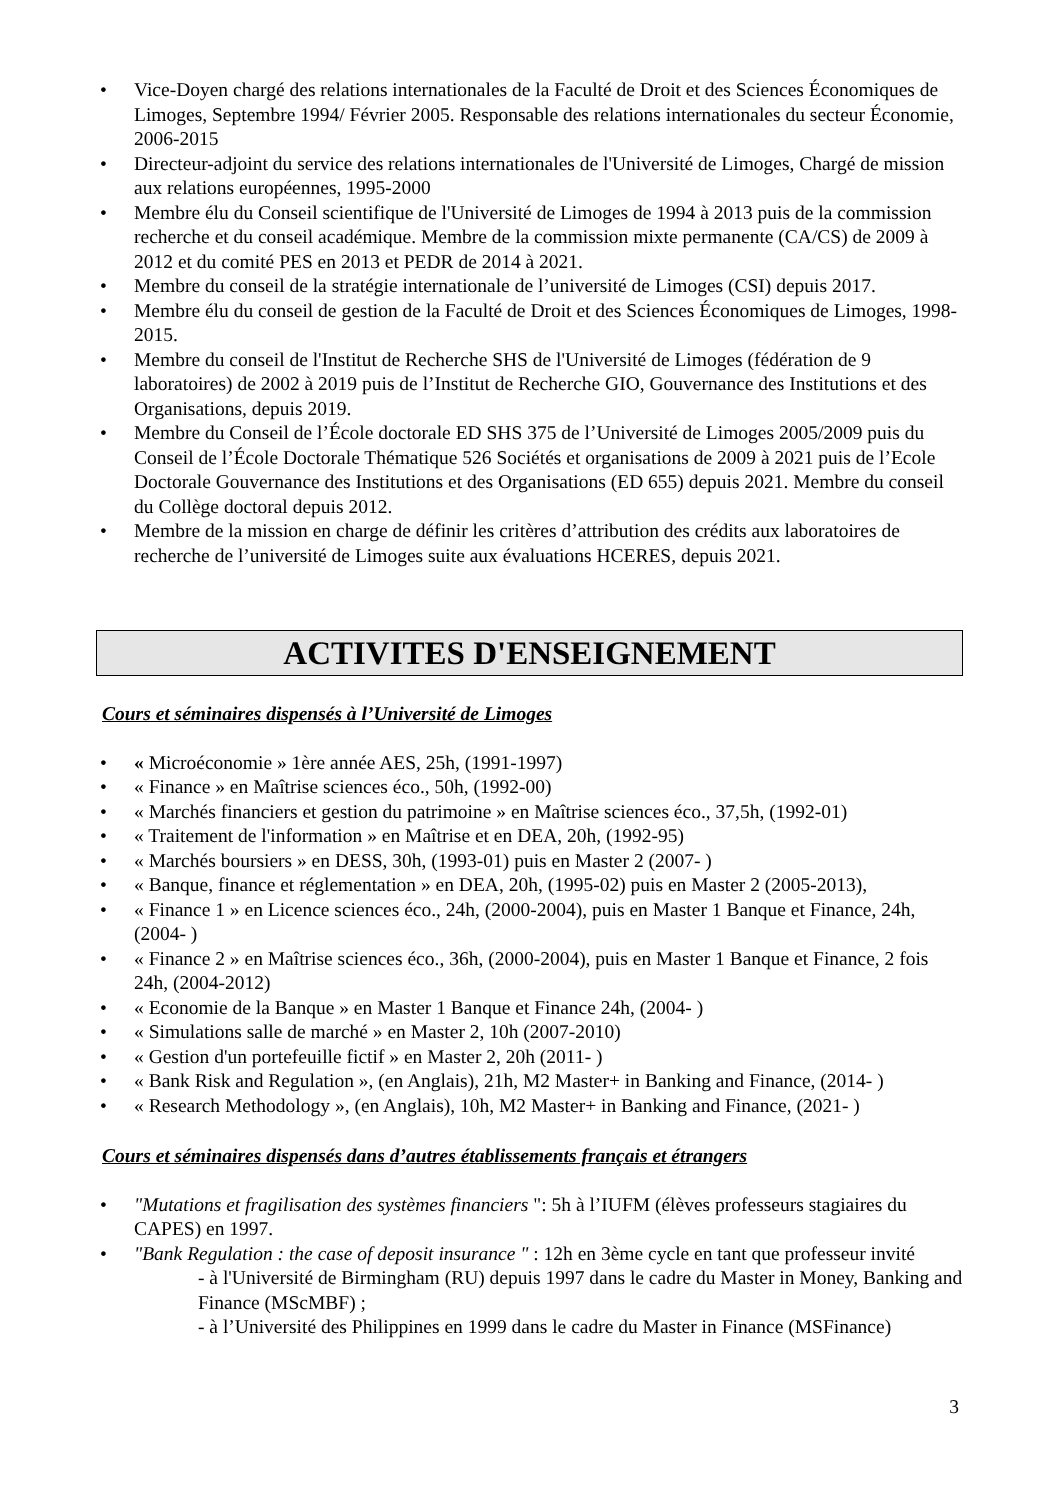• Vice-Doyen chargé des relations internationales de la Faculté de Droit et des Sciences Économiques de Limoges, Septembre 1994/ Février 2005. Responsable des relations internationales du secteur Économie, 2006-2015
• Directeur-adjoint du service des relations internationales de l'Université de Limoges, Chargé de mission aux relations européennes, 1995-2000
• Membre élu du Conseil scientifique de l'Université de Limoges de 1994 à 2013 puis de la commission recherche et du conseil académique. Membre de la commission mixte permanente (CA/CS) de 2009 à 2012 et du comité PES en 2013 et PEDR de 2014 à 2021.
• Membre du conseil de la stratégie internationale de l’université de Limoges (CSI) depuis 2017.
• Membre élu du conseil de gestion de la Faculté de Droit et des Sciences Économiques de Limoges, 1998-2015.
• Membre du conseil de l'Institut de Recherche SHS de l'Université de Limoges (fédération de 9 laboratoires) de 2002 à 2019 puis de l’Institut de Recherche GIO, Gouvernance des Institutions et des Organisations, depuis 2019.
• Membre du Conseil de l’École doctorale ED SHS 375 de l’Université de Limoges 2005/2009 puis du Conseil de l’École Doctorale Thématique 526 Sociétés et organisations de 2009 à 2021 puis de l’Ecole Doctorale Gouvernance des Institutions et des Organisations (ED 655) depuis 2021. Membre du conseil du Collège doctoral depuis 2012.
• Membre de la mission en charge de définir les critères d’attribution des crédits aux laboratoires de recherche de l’université de Limoges suite aux évaluations HCERES, depuis 2021.
ACTIVITES D'ENSEIGNEMENT
Cours et séminaires dispensés à l’Université de Limoges
• « Microéconomie » 1ère année AES, 25h, (1991-1997)
• « Finance » en Maîtrise sciences éco., 50h, (1992-00)
• « Marchés financiers et gestion du patrimoine » en Maîtrise sciences éco., 37,5h, (1992-01)
• « Traitement de l'information » en Maîtrise et en DEA, 20h, (1992-95)
• « Marchés boursiers » en DESS, 30h, (1993-01) puis en Master 2 (2007- )
• « Banque, finance et réglementation » en DEA, 20h, (1995-02) puis en Master 2 (2005-2013),
• « Finance 1 » en Licence sciences éco., 24h, (2000-2004), puis en Master 1 Banque et Finance, 24h, (2004- )
• « Finance 2 » en Maîtrise sciences éco., 36h, (2000-2004), puis en Master 1 Banque et Finance, 2 fois 24h, (2004-2012)
• « Economie de la Banque » en Master 1 Banque et Finance 24h, (2004- )
• « Simulations salle de marché » en Master 2, 10h (2007-2010)
• « Gestion d'un portefeuille fictif » en Master 2, 20h (2011- )
• « Bank Risk and Regulation », (en Anglais), 21h, M2 Master+ in Banking and Finance, (2014- )
• « Research Methodology », (en Anglais), 10h, M2 Master+ in Banking and Finance, (2021- )
Cours et séminaires dispensés dans d’autres établissements français et étrangers
• "Mutations et fragilisation des systèmes financiers ": 5h à l’IUFM (élèves professeurs stagiaires du CAPES) en 1997.
• "Bank Regulation : the case of deposit insurance " : 12h en 3ème cycle en tant que professeur invité
- à l'Université de Birmingham (RU) depuis 1997 dans le cadre du Master in Money, Banking and Finance (MScMBF) ;
- à l’Université des Philippines en 1999 dans le cadre du Master in Finance (MSFinance)
3